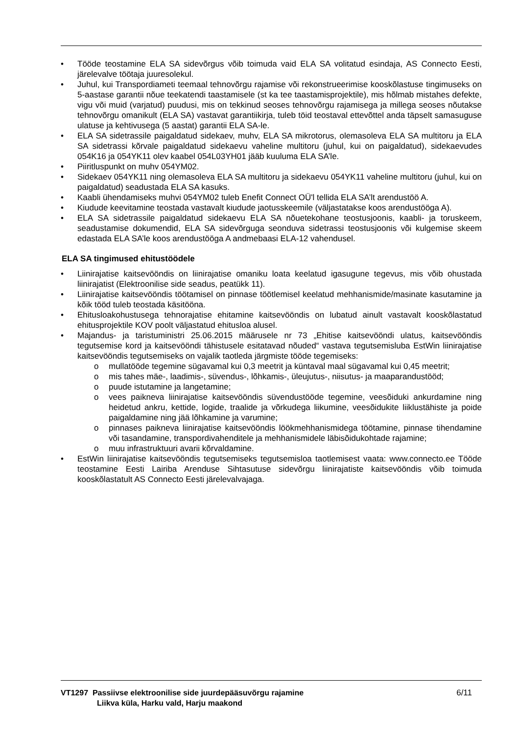• Tööde teostamine ELA SA sidevõrgus võib toimuda vaid ELA SA volitatud esindaja, AS Connecto Eesti, järelevalve töötaja juuresolekul.
• Juhul, kui Transpordiameti teemaal tehnovõrgu rajamise või rekonstrueerimise kooskõlastuse tingimuseks on 5-aastase garantii nõue teekatendi taastamisele (st ka tee taastamisprojektile), mis hõlmab mistahes defekte, vigu või muid (varjatud) puudusi, mis on tekkinud seoses tehnovõrgu rajamisega ja millega seoses nõutakse tehnovõrgu omanikult (ELA SA) vastavat garantiikirja, tuleb töid teostaval ettevõttel anda täpselt samasuguse ulatuse ja kehtivusega (5 aastat) garantii ELA SA-le.
• ELA SA sidetrassile paigaldatud sidekaev, muhv, ELA SA mikrotorus, olemasoleva ELA SA multitoru ja ELA SA sidetrassi kõrvale paigaldatud sidekaevu vaheline multitoru (juhul, kui on paigaldatud), sidekaevudes 054K16 ja 054YK11 olev kaabel 054L03YH01 jääb kuuluma ELA SA’le.
• Piiritluspunkt on muhv 054YM02.
• Sidekaev 054YK11 ning olemasoleva ELA SA multitoru ja sidekaevu 054YK11 vaheline multitoru (juhul, kui on paigaldatud) seadustada ELA SA kasuks.
• Kaabli ühendamiseks muhvi 054YM02 tuleb Enefit Connect OÜ'l tellida ELA SA’lt arendustöö A.
• Kiudude keevitamine teostada vastavalt kiudude jaotusskeemile (väljastatakse koos arendustööga A).
• ELA SA sidetrassile paigaldatud sidekaevu ELA SA nõuetekohane teostusjoonis, kaabli- ja toruskeem, seadustamise dokumendid, ELA SA sidevõrguga seonduva sidetrassi teostusjoonis või kulgemise skeem edastada ELA SA’le koos arendustööga A andmebaasi ELA-12 vahendusel.
ELA SA tingimused ehitustöödele
• Liinirajatise kaitsevööndis on liinirajatise omaniku loata keelatud igasugune tegevus, mis võib ohustada liinirajatist (Elektroonilise side seadus, peatükk 11).
• Liinirajatise kaitsevööndis töötamisel on pinnase töötlemisel keelatud mehhanismide/masinate kasutamine ja kõik tööd tuleb teostada käsitööna.
• Ehitusloakohustusega tehnorajatise ehitamine kaitsevööndis on lubatud ainult vastavalt kooskõlastatud ehitusprojektile KOV poolt väljastatud ehitusloa alusel.
• Majandus- ja taristuministri 25.06.2015 määrusele nr 73 „Ehitise kaitsevööndi ulatus, kaitsevööndis tegutsemise kord ja kaitsevööndi tähistusele esitatavad nõuded“ vastava tegutsemisluba EstWin liinirajatise kaitsevööndis tegutsemiseks on vajalik taotleda järgmiste tööde tegemiseks:
o mullatööde tegemine sügavamal kui 0,3 meetrit ja küntaval maal sügavamal kui 0,45 meetrit;
o mis tahes mäe-, laadimis-, süvendus-, lõhkamis-, üleujutus-, niisutus- ja maaparandustööd;
o puude istutamine ja langetamine;
o vees paikneva liinirajatise kaitsevööndis süvendustööde tegemine, veesõiduki ankurdamine ning heidetud ankru, kettide, logide, traalide ja võrkudega liikumine, veesõidukite liiklustähiste ja poide paigaldamine ning jää lõhkamine ja varumine;
o pinnases paikneva liinirajatise kaitsevööndis löökmehhanismidega töötamine, pinnase tihendamine või tasandamine, transpordivahenditele ja mehhanismidele läbisõidukohtade rajamine;
o muu infrastruktuuri avarii kõrvaldamine.
• EstWin liinirajatise kaitsevööndis tegutsemiseks tegutsemisloa taotlemisest vaata: www.connecto.ee Tööde teostamine Eesti Lairiba Arenduse Sihtasutuse sidevõrgu liinirajatiste kaitsevööndis võib toimuda kooskõlastatult AS Connecto Eesti järelevalvajaga.
VT1297 Passiivse elektroonilise side juurdepääsuvõrgu rajamine
Liikva küla, Harku vald, Harju maakond
6/11